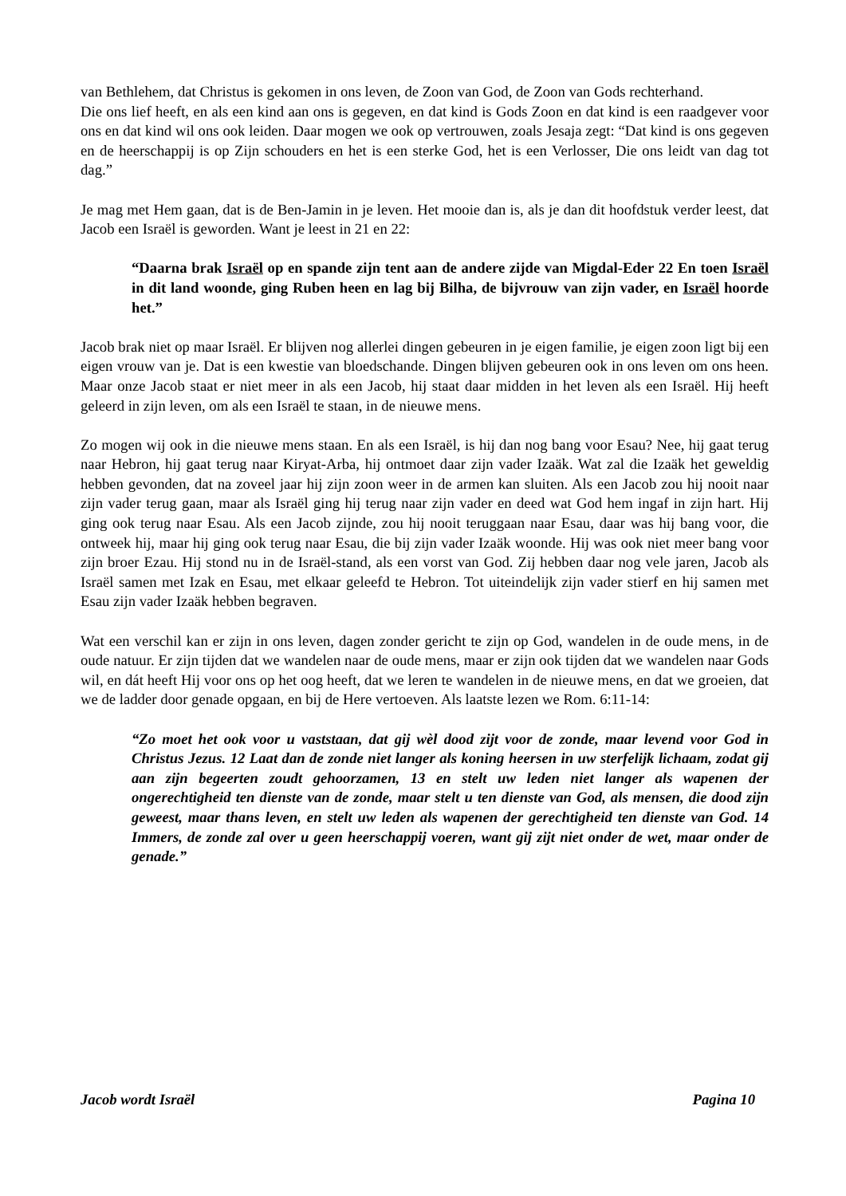van Bethlehem, dat Christus is gekomen in ons leven, de Zoon van God, de Zoon van Gods rechterhand.
Die ons lief heeft, en als een kind aan ons is gegeven, en dat kind is Gods Zoon en dat kind is een raadgever voor ons en dat kind wil ons ook leiden. Daar mogen we ook op vertrouwen, zoals Jesaja zegt: “Dat kind is ons gegeven en de heerschappij is op Zijn schouders en het is een sterke God, het is een Verlosser, Die ons leidt van dag tot dag.”
Je mag met Hem gaan, dat is de Ben-Jamin in je leven. Het mooie dan is, als je dan dit hoofdstuk verder leest, dat Jacob een Israël is geworden. Want je leest in 21 en 22:
“Daarna brak Israël op en spande zijn tent aan de andere zijde van Migdal-Eder 22 En toen Israël in dit land woonde, ging Ruben heen en lag bij Bilha, de bijvrouw van zijn vader, en Israël hoorde het.”
Jacob brak niet op maar Israël. Er blijven nog allerlei dingen gebeuren in je eigen familie, je eigen zoon ligt bij een eigen vrouw van je. Dat is een kwestie van bloedschande. Dingen blijven gebeuren ook in ons leven om ons heen. Maar onze Jacob staat er niet meer in als een Jacob, hij staat daar midden in het leven als een Israël. Hij heeft geleerd in zijn leven, om als een Israël te staan, in de nieuwe mens.
Zo mogen wij ook in die nieuwe mens staan. En als een Israël, is hij dan nog bang voor Esau? Nee, hij gaat terug naar Hebron, hij gaat terug naar Kiryat-Arba, hij ontmoet daar zijn vader Izaäk. Wat zal die Izaäk het geweldig hebben gevonden, dat na zoveel jaar hij zijn zoon weer in de armen kan sluiten. Als een Jacob zou hij nooit naar zijn vader terug gaan, maar als Israël ging hij terug naar zijn vader en deed wat God hem ingaf in zijn hart. Hij ging ook terug naar Esau. Als een Jacob zijnde, zou hij nooit teruggaan naar Esau, daar was hij bang voor, die ontweek hij, maar hij ging ook terug naar Esau, die bij zijn vader Izaäk woonde. Hij was ook niet meer bang voor zijn broer Ezau. Hij stond nu in de Israël-stand, als een vorst van God. Zij hebben daar nog vele jaren, Jacob als Israël samen met Izak en Esau, met elkaar geleefd te Hebron. Tot uiteindelijk zijn vader stierf en hij samen met Esau zijn vader Izaäk hebben begraven.
Wat een verschil kan er zijn in ons leven, dagen zonder gericht te zijn op God, wandelen in de oude mens, in de oude natuur. Er zijn tijden dat we wandelen naar de oude mens, maar er zijn ook tijden dat we wandelen naar Gods wil, en dát heeft Hij voor ons op het oog heeft, dat we leren te wandelen in de nieuwe mens, en dat we groeien, dat we de ladder door genade opgaan, en bij de Here vertoeven. Als laatste lezen we Rom. 6:11-14:
“Zo moet het ook voor u vaststaan, dat gij wèl dood zijt voor de zonde, maar levend voor God in Christus Jezus. 12 Laat dan de zonde niet langer als koning heersen in uw sterfelijk lichaam, zodat gij aan zijn begeerten zoudt gehoorzamen, 13 en stelt uw leden niet langer als wapenen der ongerechtigheid ten dienste van de zonde, maar stelt u ten dienste van God, als mensen, die dood zijn geweest, maar thans leven, en stelt uw leden als wapenen der gerechtigheid ten dienste van God. 14 Immers, de zonde zal over u geen heerschappij voeren, want gij zijt niet onder de wet, maar onder de genade.”
Jacob wordt Israël Pagina 10